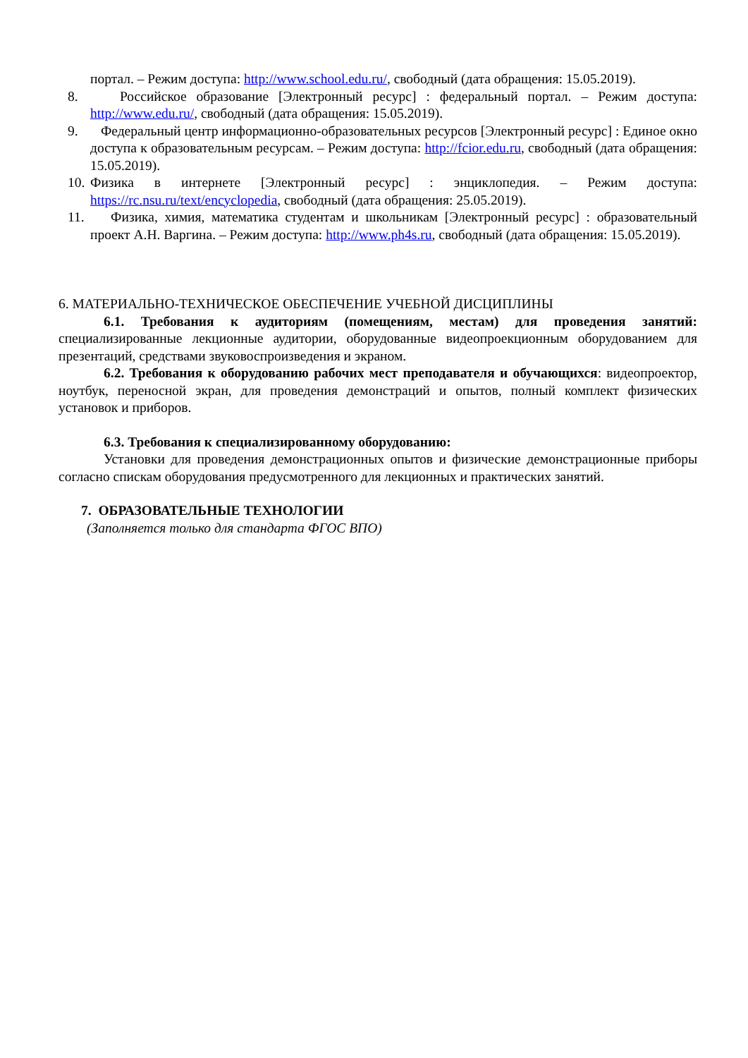портал. – Режим доступа: http://www.school.edu.ru/, свободный (дата обращения: 15.05.2019).
8. Российское образование [Электронный ресурс] : федеральный портал. – Режим доступа: http://www.edu.ru/, свободный (дата обращения: 15.05.2019).
9. Федеральный центр информационно-образовательных ресурсов [Электронный ресурс] : Единое окно доступа к образовательным ресурсам. – Режим доступа: http://fcior.edu.ru, свободный (дата обращения: 15.05.2019).
10. Физика в интернете [Электронный ресурс] : энциклопедия. – Режим доступа: https://rc.nsu.ru/text/encyclopedia, свободный (дата обращения: 25.05.2019).
11. Физика, химия, математика студентам и школьникам [Электронный ресурс] : образовательный проект А.Н. Варгина. – Режим доступа: http://www.ph4s.ru, свободный (дата обращения: 15.05.2019).
6. МАТЕРИАЛЬНО-ТЕХНИЧЕСКОЕ ОБЕСПЕЧЕНИЕ УЧЕБНОЙ ДИСЦИПЛИНЫ
6.1. Требования к аудиториям (помещениям, местам) для проведения занятий: специализированные лекционные аудитории, оборудованные видеопроекционным оборудованием для презентаций, средствами звуковоспроизведения и экраном.
6.2. Требования к оборудованию рабочих мест преподавателя и обучающихся: видеопроектор, ноутбук, переносной экран, для проведения демонстраций и опытов, полный комплект физических установок и приборов.
6.3. Требования к специализированному оборудованию:
Установки для проведения демонстрационных опытов и физические демонстрационные приборы согласно спискам оборудования предусмотренного для лекционных и практических занятий.
7. ОБРАЗОВАТЕЛЬНЫЕ ТЕХНОЛОГИИ
(Заполняется только для стандарта ФГОС ВПО)